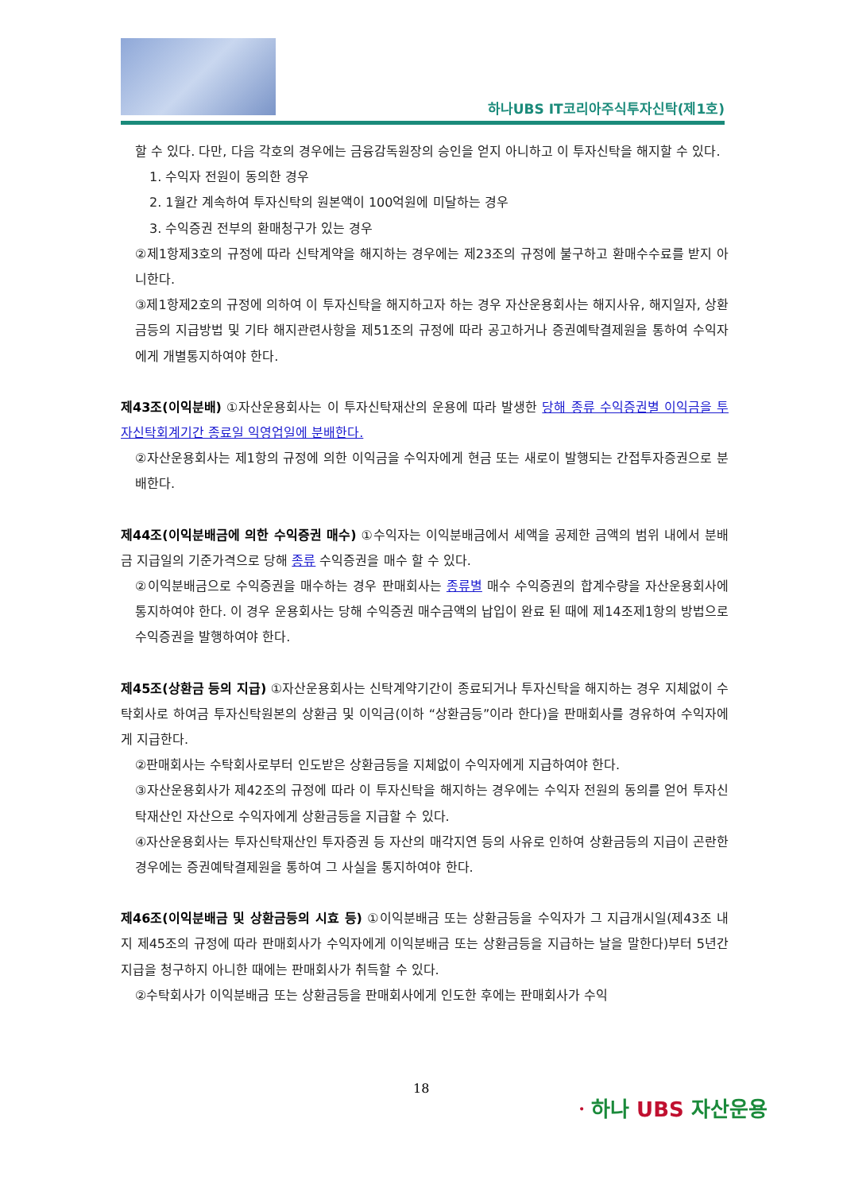하나UBS IT코리아주식투자신탁(제1호)
할 수 있다. 다만, 다음 각호의 경우에는 금융감독원장의 승인을 얻지 아니하고 이 투자신탁을 해지할 수 있다.
1. 수익자 전원이 동의한 경우
2. 1월간 계속하여 투자신탁의 원본액이 100억원에 미달하는 경우
3. 수익증권 전부의 환매청구가 있는 경우
②제1항제3호의 규정에 따라 신탁계약을 해지하는 경우에는 제23조의 규정에 불구하고 환매수수료를 받지 아니한다.
③제1항제2호의 규정에 의하여 이 투자신탁을 해지하고자 하는 경우 자산운용회사는 해지사유, 해지일자, 상환금등의 지급방법 및 기타 해지관련사항을 제51조의 규정에 따라 공고하거나 증권예탁결제원을 통하여 수익자에게 개별통지하여야 한다.
제43조(이익분배) ①자산운용회사는 이 투자신탁재산의 운용에 따라 발생한 당해 종류 수익증권별 이익금을 투자신탁회계기간 종료일 익영업일에 분배한다.
②자산운용회사는 제1항의 규정에 의한 이익금을 수익자에게 현금 또는 새로이 발행되는 간접투자증권으로 분배한다.
제44조(이익분배금에 의한 수익증권 매수) ①수익자는 이익분배금에서 세액을 공제한 금액의 범위 내에서 분배금 지급일의 기준가격으로 당해 종류 수익증권을 매수 할 수 있다.
②이익분배금으로 수익증권을 매수하는 경우 판매회사는 종류별 매수 수익증권의 합계수량을 자산운용회사에 통지하여야 한다. 이 경우 운용회사는 당해 수익증권 매수금액의 납입이 완료 된 때에 제14조제1항의 방법으로 수익증권을 발행하여야 한다.
제45조(상환금 등의 지급) ①자산운용회사는 신탁계약기간이 종료되거나 투자신탁을 해지하는 경우 지체없이 수탁회사로 하여금 투자신탁원본의 상환금 및 이익금(이하 “상환금등”이라 한다)을 판매회사를 경유하여 수익자에게 지급한다.
②판매회사는 수탁회사로부터 인도받은 상환금등을 지체없이 수익자에게 지급하여야 한다.
③자산운용회사가 제42조의 규정에 따라 이 투자신탁을 해지하는 경우에는 수익자 전원의 동의를 얻어 투자신탁재산인 자산으로 수익자에게 상환금등을 지급할 수 있다.
④자산운용회사는 투자신탁재산인 투자증권 등 자산의 매각지연 등의 사유로 인하여 상환금등의 지급이 곤란한 경우에는 증권예탁결제원을 통하여 그 사실을 통지하여야 한다.
제46조(이익분배금 및 상환금등의 시효 등) ①이익분배금 또는 상환금등을 수익자가 그 지급개시일(제43조 내지 제45조의 규정에 따라 판매회사가 수익자에게 이익분배금 또는 상환금등을 지급하는 날을 말한다)부터 5년간 지급을 청구하지 아니한 때에는 판매회사가 취득할 수 있다.
②수탁회사가 이익분배금 또는 상환금등을 판매회사에게 인도한 후에는 판매회사가 수익
18
ㆍ하나 UBS 자산운용